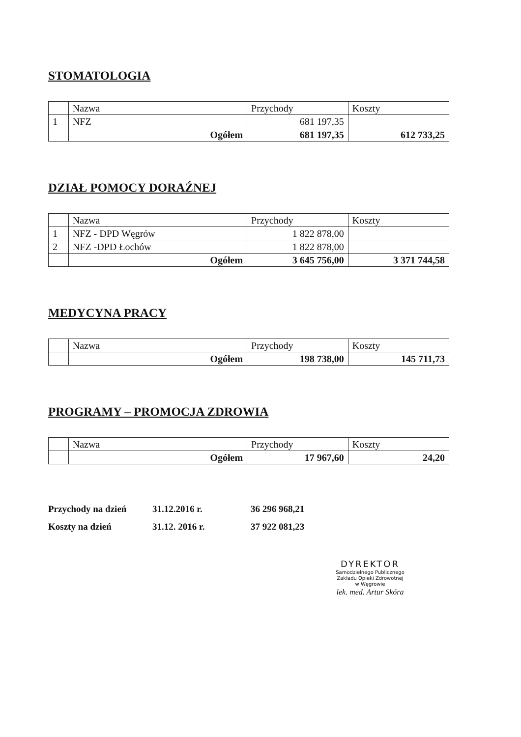STOMATOLOGIA
| | Nazwa | Przychody | Koszty |
| 1 | NFZ | 681 197,35 | |
| | Ogółem | 681 197,35 | 612 733,25 |
DZIAŁ POMOCY DORAŹNEJ
| | Nazwa | Przychody | Koszty |
| 1 | NFZ - DPD Węgrów | 1 822 878,00 | |
| 2 | NFZ -DPD Łochów | 1 822 878,00 | |
| | Ogółem | 3 645 756,00 | 3 371 744,58 |
MEDYCYNA PRACY
| | Nazwa | Przychody | Koszty |
| | Ogółem | 198 738,00 | 145 711,73 |
PROGRAMY – PROMOCJA ZDROWIA
| | Nazwa | Przychody | Koszty |
| | Ogółem | 17 967,60 | 24,20 |
Przychody na dzień 31.12.2016 r. 36 296 968,21
Koszty na dzień 31.12. 2016 r. 37 922 081,23
DYREKTOR
Samodzielnego Publicznego
Zakładu Opieki Zdrowotnej
w Węgrowie
lek. med. Artur Skóra